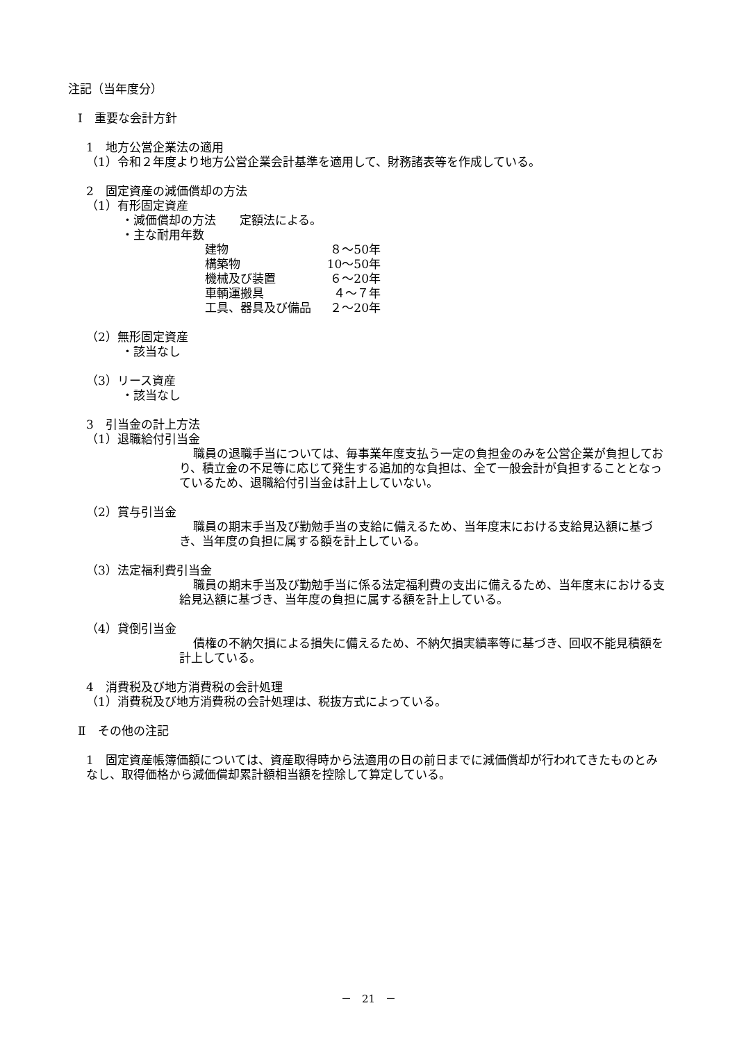注記（当年度分）
Ⅰ　重要な会計方針
1　地方公営企業法の適用
（1）令和２年度より地方公営企業会計基準を適用して、財務諸表等を作成している。
2　固定資産の減価償却の方法
（1）有形固定資産
　・減価償却の方法　　定額法による。
　・主な耐用年数
| 建物 | ８～50年 |
| 構築物 | 10～50年 |
| 機械及び装置 | ６～20年 |
| 車輌運搬具 | ４～７年 |
| 工具、器具及び備品 | ２～20年 |
（2）無形固定資産
　・該当なし
（3）リース資産
　・該当なし
3　引当金の計上方法
（1）退職給付引当金
職員の退職手当については、毎事業年度支払う一定の負担金のみを公営企業が負担しており、積立金の不足等に応じて発生する追加的な負担は、全て一般会計が負担することとなっているため、退職給付引当金は計上していない。
（2）賞与引当金
職員の期末手当及び勤勉手当の支給に備えるため、当年度末における支給見込額に基づき、当年度の負担に属する額を計上している。
（3）法定福利費引当金
職員の期末手当及び勤勉手当に係る法定福利費の支出に備えるため、当年度末における支給見込額に基づき、当年度の負担に属する額を計上している。
（4）貸倒引当金
債権の不納欠損による損失に備えるため、不納欠損実績率等に基づき、回収不能見積額を計上している。
4　消費税及び地方消費税の会計処理
（1）消費税及び地方消費税の会計処理は、税抜方式によっている。
Ⅱ　その他の注記
1　固定資産帳簿価額については、資産取得時から法適用の日の前日までに減価償却が行われてきたものとみなし、取得価格から減価償却累計額相当額を控除して算定している。
－　21　－